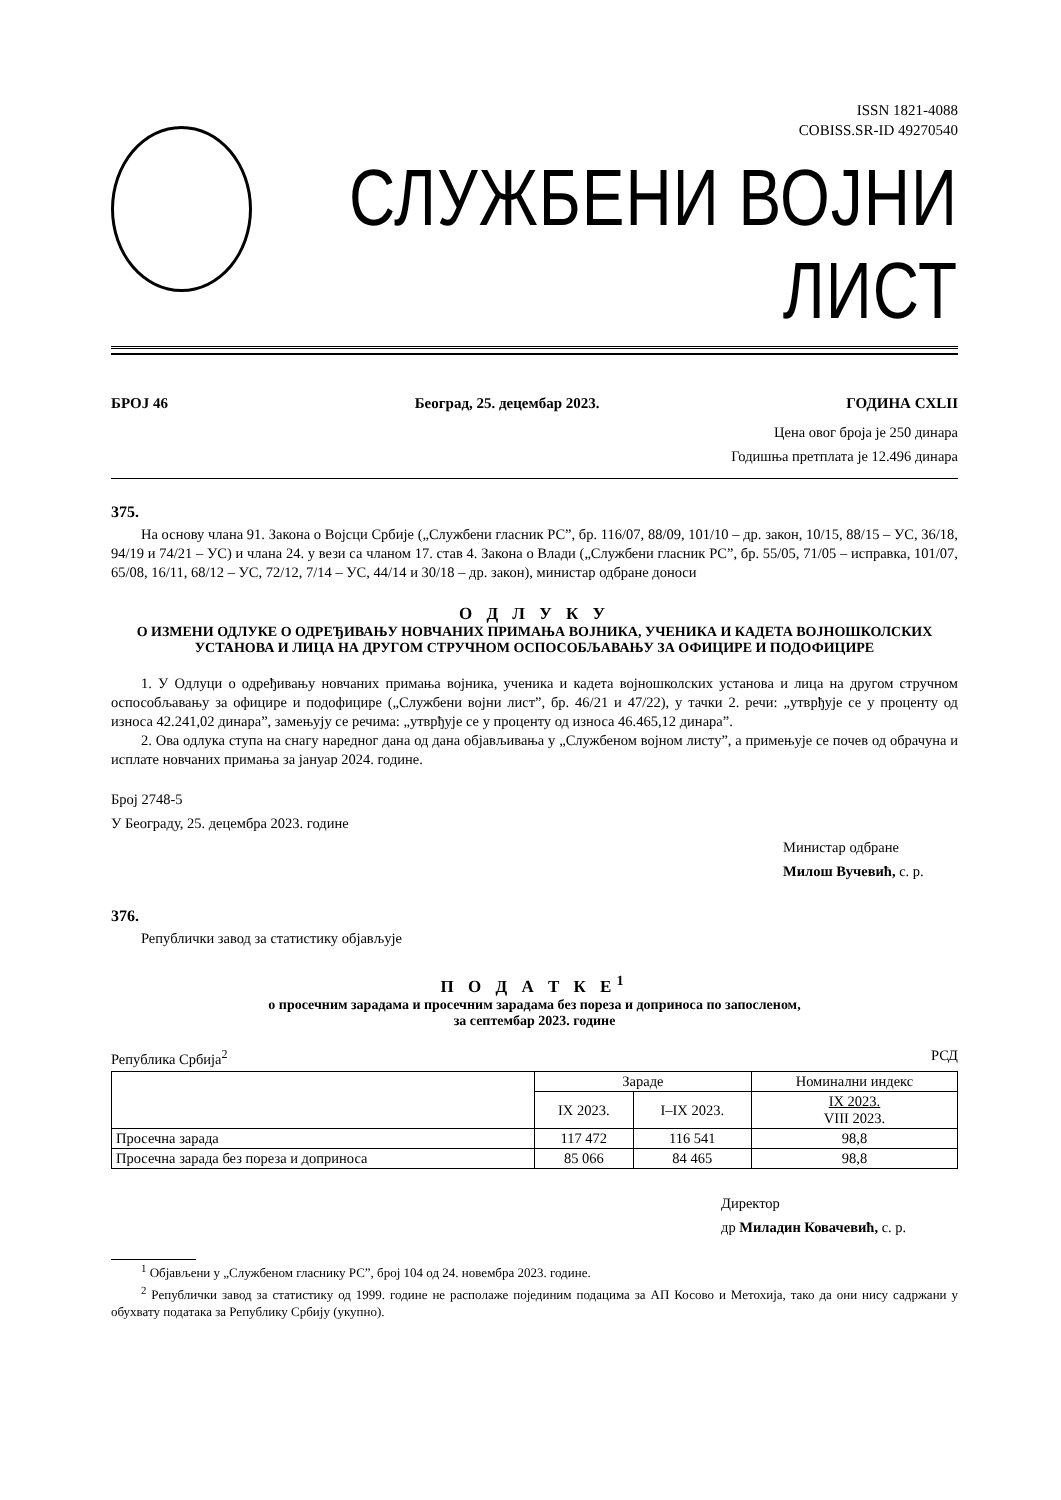ISSN 1821-4088
COBISS.SR-ID 49270540
СЛУЖБЕНИ ВОЈНИ ЛИСТ
БРОЈ 46 Београд, 25. децембар 2023. ГОДИНА CXLII
Цена овог броја је 250 динара
Годишња претплата је 12.496 динара
375.
На основу члана 91. Закона о Војсци Србије („Службени гласник РС”, бр. 116/07, 88/09, 101/10 – др. закон, 10/15, 88/15 – УС, 36/18, 94/19 и 74/21 – УС) и члана 24. у вези са чланом 17. став 4. Закона о Влади („Службени гласник РС”, бр. 55/05, 71/05 – исправка, 101/07, 65/08, 16/11, 68/12 – УС, 72/12, 7/14 – УС, 44/14 и 30/18 – др. закон), министар одбране доноси
О Д Л У К У
О ИЗМЕНИ ОДЛУКЕ О ОДРЕЂИВАЊУ НОВЧАНИХ ПРИМАЊА ВОЈНИКА, УЧЕНИКА И КАДЕТА ВОЈНОШКОЛСКИХ УСТАНОВА И ЛИЦА НА ДРУГОМ СТРУЧНОМ ОСПОСОБЉАВАЊУ ЗА ОФИЦИРЕ И ПОДОФИЦИРЕ
1. У Одлуци о одређивању новчаних примања војника, ученика и кадета војношколских установа и лица на другом стручном оспособљавању за официре и подофицире („Службени војни лист”, бр. 46/21 и 47/22), у тачки 2. речи: „утврђује се у проценту од износа 42.241,02 динара”, замењују се речима: „утврђује се у проценту од износа 46.465,12 динара”.
2. Ова одлука ступа на снагу наредног дана од дана објављивања у „Службеном војном листу”, а примењује се почев од обрачуна и исплате новчаних примања за јануар 2024. године.
Број 2748-5
У Београду, 25. децембра 2023. године
Министар одбране
Милош Вучевић, с. р.
376.
Републички завод за статистику објављује
П О Д А Т К Е<sup>1</sup>
о просечним зарадама и просечним зарадама без пореза и доприноса по запосленом,
за септембар 2023. године
Република Србија<sup>2</sup> РСД
| | Зараде | | Номинални индекс |
| --- | --- | --- | --- |
| | IX 2023. | I–IX 2023. | IX 2023. VIII 2023. |
| Просечна зарада | 117 472 | 116 541 | 98,8 |
| Просечна зарада без пореза и доприноса | 85 066 | 84 465 | 98,8 |
Директор
др Миладин Ковачевић, с. р.
<sup>1</sup> Објављени у „Службеном гласнику РС”, број 104 од 24. новембра 2023. године.
<sup>2</sup> Републички завод за статистику од 1999. године не располаже појединим подацима за АП Косово и Метохија, тако да они нису садржани у обухвату података за Републику Србију (укупно).